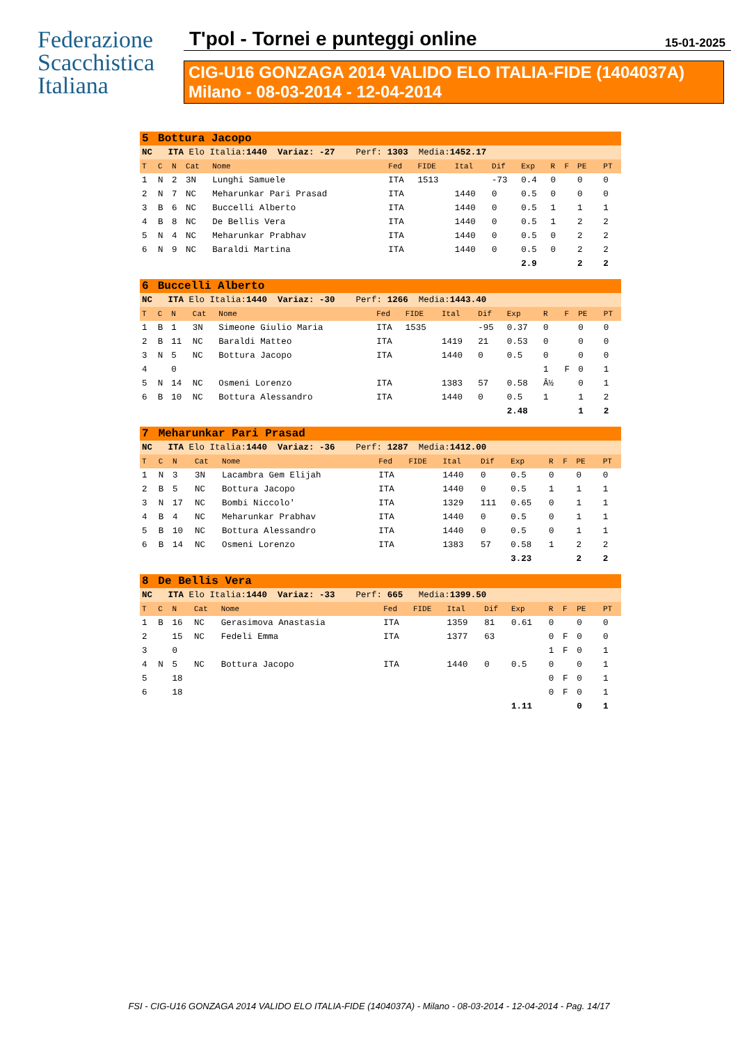Federazione
Scacchistica
Italiana
T'pol - Tornei e punteggi online 15-01-2025
CIG-U16 GONZAGA 2014 VALIDO ELO ITALIA-FIDE (1404037A)
Milano - 08-03-2014 - 12-04-2014
| 5 | Bottura Jacopo | | | | | | | | | | | | | |
| NC ITA Elo Italia: 1440 Variaz: -27 Perf: 1303 Media: 1452.17 | | | | | | | | | | | | | | |
| T | C | N | Cat | Nome | Fed | FIDE | Ital | Dif | Exp | R | F | PE | | PT |
| 1 | N | 2 | 3N | Lunghi Samuele | ITA | 1513 | | -73 | 0.4 | 0 | | 0 | | 0 |
| 2 | N | 7 | NC | Meharunkar Pari Prasad | ITA | | 1440 | 0 | 0.5 | 0 | | 0 | | 0 |
| 3 | B | 6 | NC | Buccelli Alberto | ITA | | 1440 | 0 | 0.5 | 1 | | 1 | | 1 |
| 4 | B | 8 | NC | De Bellis Vera | ITA | | 1440 | 0 | 0.5 | 1 | | 2 | | 2 |
| 5 | N | 4 | NC | Meharunkar Prabhav | ITA | | 1440 | 0 | 0.5 | 0 | | 2 | | 2 |
| 6 | N | 9 | NC | Baraldi Martina | ITA | | 1440 | 0 | 0.5 | 0 | | 2 | | 2 |
| | | | | | | | | | 2.9 | | | 2 | | 2 |
| 6 | Buccelli Alberto | | | | | | | | | | | | | |
| NC ITA Elo Italia: 1440 Variaz: -30 Perf: 1266 Media: 1443.40 | | | | | | | | | | | | | | |
| T | C | N | Cat | Nome | Fed | FIDE | Ital | Dif | Exp | R | F | PE | | PT |
| 1 | B | 1 | 3N | Simeone Giulio Maria | ITA | 1535 | | -95 | 0.37 | 0 | | 0 | | 0 |
| 2 | B | 11 | NC | Baraldi Matteo | ITA | | 1419 | 21 | 0.53 | 0 | | 0 | | 0 |
| 3 | N | 5 | NC | Bottura Jacopo | ITA | | 1440 | 0 | 0.5 | 0 | | 0 | | 0 |
| 4 | | 0 | | | | | | | | 1 | F | 0 | | 1 |
| 5 | N | 14 | NC | Osmeni Lorenzo | ITA | | 1383 | 57 | 0.58 | Â½ | | 0 | | 1 |
| 6 | B | 10 | NC | Bottura Alessandro | ITA | | 1440 | 0 | 0.5 | 1 | | 1 | | 2 |
| | | | | | | | | | 2.48 | | | 1 | | 2 |
| 7 | Meharunkar Pari Prasad | | | | | | | | | | | | | |
| NC ITA Elo Italia: 1440 Variaz: -36 Perf: 1287 Media: 1412.00 | | | | | | | | | | | | | | |
| T | C | N | Cat | Nome | Fed | FIDE | Ital | Dif | Exp | R | F | PE | | PT |
| 1 | N | 3 | 3N | Lacambra Gem Elijah | ITA | | 1440 | 0 | 0.5 | 0 | | 0 | | 0 |
| 2 | B | 5 | NC | Bottura Jacopo | ITA | | 1440 | 0 | 0.5 | 1 | | 1 | | 1 |
| 3 | N | 17 | NC | Bombi Niccolo' | ITA | | 1329 | 111 | 0.65 | 0 | | 1 | | 1 |
| 4 | B | 4 | NC | Meharunkar Prabhav | ITA | | 1440 | 0 | 0.5 | 0 | | 1 | | 1 |
| 5 | B | 10 | NC | Bottura Alessandro | ITA | | 1440 | 0 | 0.5 | 0 | | 1 | | 1 |
| 6 | B | 14 | NC | Osmeni Lorenzo | ITA | | 1383 | 57 | 0.58 | 1 | | 2 | | 2 |
| | | | | | | | | | 3.23 | | | 2 | | 2 |
| 8 | De Bellis Vera | | | | | | | | | | | | | |
| NC ITA Elo Italia: 1440 Variaz: -33 Perf: 665 Media: 1399.50 | | | | | | | | | | | | | | |
| T | C | N | Cat | Nome | Fed | FIDE | Ital | Dif | Exp | R | F | PE | | PT |
| 1 | B | 16 | NC | Gerasimova Anastasia | ITA | | 1359 | 81 | 0.61 | 0 | | 0 | | 0 |
| 2 | | 15 | NC | Fedeli Emma | ITA | | 1377 | 63 | | 0 | F | 0 | | 0 |
| 3 | | 0 | | | | | | | | 1 | F | 0 | | 1 |
| 4 | N | 5 | NC | Bottura Jacopo | ITA | | 1440 | 0 | 0.5 | 0 | | 0 | | 1 |
| 5 | | 18 | | | | | | | | 0 | F | 0 | | 1 |
| 6 | | 18 | | | | | | | | 0 | F | 0 | | 1 |
| | | | | | | | | | 1.11 | | | 0 | | 1 |
FSI - CIG-U16 GONZAGA 2014 VALIDO ELO ITALIA-FIDE (1404037A) - Milano - 08-03-2014 - 12-04-2014 - Pag. 14/17